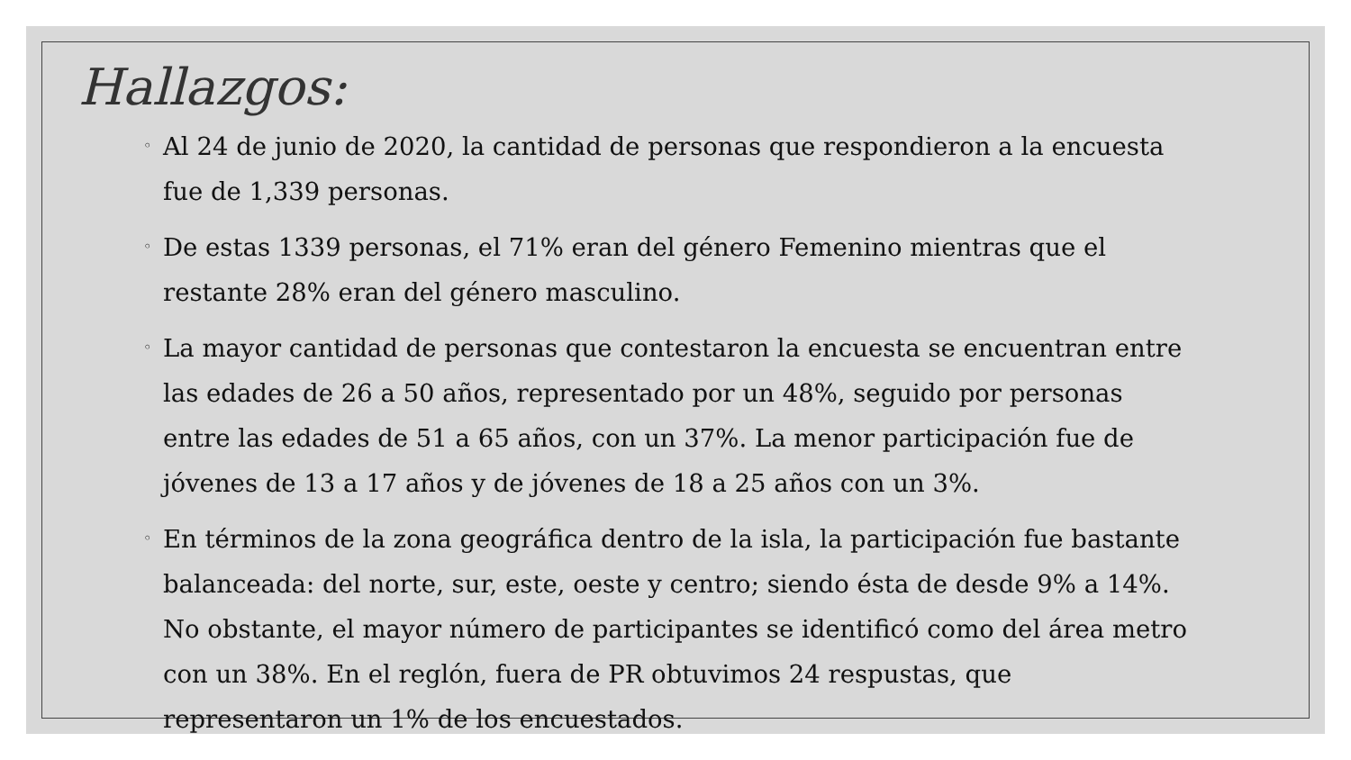Hallazgos:
◦ Al 24 de junio de 2020, la cantidad de personas que respondieron a la encuesta fue de 1,339 personas.
◦ De estas 1339 personas, el 71% eran del género Femenino mientras que el restante 28% eran del género masculino.
◦ La mayor cantidad de personas que contestaron la encuesta se encuentran entre las edades de 26 a 50 años, representado por un 48%, seguido por personas entre las edades de 51 a 65 años, con un 37%. La menor participación fue de jóvenes de 13 a 17 años y de jóvenes de 18 a 25 años con un 3%.
◦ En términos de la zona geográfica dentro de la isla, la participación fue bastante balanceada: del norte, sur, este, oeste y centro; siendo ésta de desde 9% a 14%. No obstante, el mayor número de participantes se identificó como del área metro con un 38%. En el reglón, fuera de PR obtuvimos 24 respustas, que representaron un 1% de los encuestados.